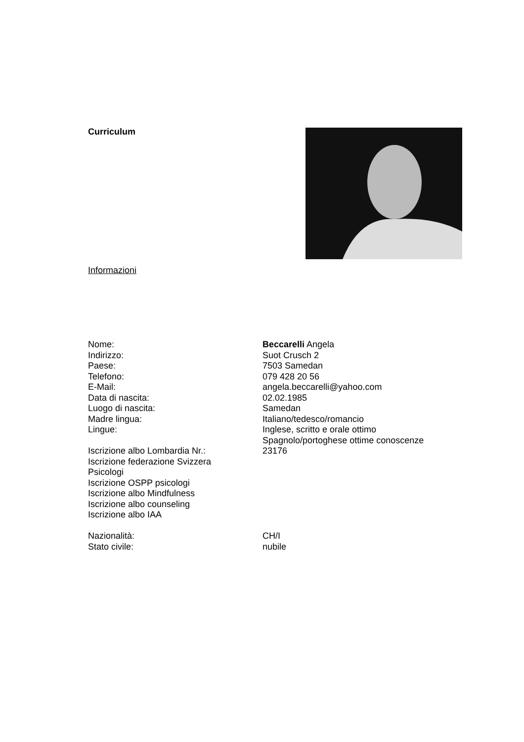Curriculum
Informazioni
Nome: Beccarelli Angela
Indirizzo: Suot Crusch 2
Paese: 7503 Samedan
Telefono: 079 428 20 56
E-Mail: angela.beccarelli@yahoo.com
Data di nascita: 02.02.1985
Luogo di nascita: Samedan
Madre lingua: Italiano/tedesco/romancio
Lingue: Inglese, scritto e orale ottimo
Spagnolo/portoghese ottime conoscenze
Iscrizione albo Lombardia Nr.: 23176
Iscrizione federazione Svizzera
Psicologi
Iscrizione OSPP psicologi
Iscrizione albo Mindfulness
Iscrizione albo counseling
Iscrizione albo IAA
Nazionalità: CH/I
Stato civile: nubile